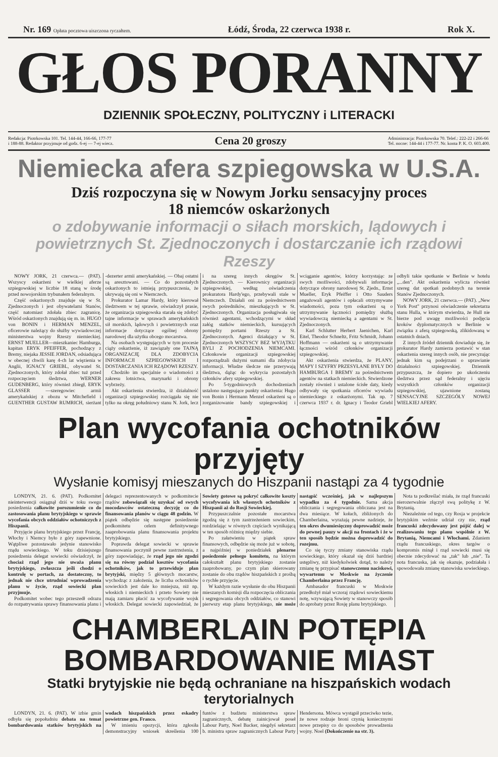Nr. 169 Opłata pocztowa uiszczona ryczałtem. Łódź, Środa, 22 czerwca 1938 r. Rok X.
GŁOS PORANNY
DZIENNIK SPOŁECZNY, POLITYCZNY i LITERACKI
Redakcja: Piotrkowska 101. Tel. 144-44, 166-66, 177-77
i 188-88. Redaktor przyjmuje od godz. 6-ej — 7-ej wiecz. Cena 20 groszy Administracja: Piotrkowska 70. Telef.: 222-22 i 266-66
Tel. nocne: 144-44 i 177-77. Nr. konta P. K. O. 603.400.
Niemiecka afera szpiegowska w U.S.A.
Dziś rozpoczyna się w Nowym Jorku sensacyjny proces
18 niemców oskarżonych
o zdobywanie informacji o siłach morskich, lądowych i powietrznych St. Zjednoczonych i dostarczanie ich rządowi Rzeszy
NOWY JORK, 21 czerwca.— (PAT). Wszyscy oskarżeni w wielkiej aferze szpiegowskiej w liczbie 18 staną w środę przed nowojorskim trybunałem federalnym.
Część oskarżonych znajduje się w St. Zjednoczonych i jest obywatelami Stanów, część natomiast zdołała zbiec zagranicę. Wśród oskarżonych znajdują się m. in. HUGO von BONIN i HERMAN MENZEL, oficerowie należący do służby wywiadowczej ministerstwa wojny Rzeszy niemieckiej. ERNST MUELLER—mieszkaniec Hamburga, kapitan ERYK PFEIFFER, pochodzący z Bremy, niejaka JESSIE JORDAN, odsiadująca w obecnej chwili karę 4-ch lat więzienia w Anglii, IGNACY GRIEBL, obywatel St. Zjednoczonych, który zdołał zbiec tuż przed rozpoczęciem śledztwa, WERNER GUDENBERG, który również zbiegł, ERYK GLASSER —szeregowiec armii amerykańskiej z obozu w Mitchefield i GUENTHER GUSTAW RUMRICH, sierżant -dezerter armii amerykańskiej. — Obaj ostatni są aresztowani. — Co do pozostałych oskarżonych to istnieją przypuszczenia, że ukrywają się oni w Niemczech.
Prokurator Lamar Hardy, który kierował śledztwem w tej sprawie, oświadczył prasie, że organizacja szpiegowska starała się zdobyć tajne informacje w sprawach amerykańskich sił morskich, lądowych i powietrznych oraz informacje dotyczące ogólnej obrony narodowej dla użytku obcego mocarstwa.
Na osobach występujących w tym procesie ciąży oskarżenie, iż zawiązały one TAJNĄ ORGANIZACJĘ DLA ZDOBYCIA INFORMACJI SZPIEGOWSKICH I DOSTARCZANIA ICH RZĄDOWI RZESZY.
Chodziło im specjalnie o wiadomości z zakresu lotnictwa, marynarki i obrony wybrzeży.
Akt oskarżenia stwierdza, iż działalność organizacji szpiegowskiej rozciągała się nie tylko na okręg południowy stanu N. Jork, lecz i na szereg innych okręgów St. Zjednoczonych. — Kierownicy organizacji szpiegowskiej, według oświadczenia prokuratora Hardy'ego, przebywali stale w Niemczech. Działali oni za pośrednictwem swych pośredników, mieszkających w St. Zjednoczonych. Organizacja posługiwała się również agentami, wchodzącymi w skład załóg statków niemieckich, kursujących pomiędzy portami Rzeszy a St. Zjednoczonych. Agenci działający w St. Zjednoczonych WSZYSCY BEZ WYJĄTKU BYLI Z POCHODZENIA NIEMCAMI. Członkowie organizacji szpiegowskiej rozporządzali dużymi sumami dla zdobycia informacji. Władze śledcze nie przerywają śledztwa, dążąc do wykrycia pozostałych członków afery szpiegowskiej.
Po 5-tygodniowych dochodzeniach ustalono następujące punkty oskarżenia: Hugo von Bonin i Hermann Menzel oskarżeni są o zorganizowanie bandy szpiegowskiej i wciąganie agentów, którzy korzystając ze swych możliwości, zdobywali informacje dotyczące obrony narodowej St. Zjedn., Ernst Mueller, Eryk Pfeiffer i Otto Sauders angażowali agentów i opłacali otrzymywane wiadomości, poza tym oskarżeni są o utrzymywanie łączności pomiędzy służbą wywiadowczą niemiecką a agentami w St. Zjednoczonych.
Karl Schlutter Herbert Jaenichen, Karl Eitel, Theodor Schneltz, Fritz Schmidt, Johann Hoffmann — oskarżeni są o utrzymywanie łączności wśród członków organizacji szpiegowskiej.
Akt oskarżenia stwierdza, że PLANY, MAPY I SZYFRY PRZESYŁANE BYŁY DO HAMBURGA I BREMY za pośrednictwem agentów na statkach niemieckich. Stwierdzone zostały również i ustalone ścisłe daty, kiedy odbywały się spotkania oficerów wywiadu niemieckiego z oskarżonymi. Tak np. 7 czerwca 1937 r. dr. Ignacy i Teodor Griebl odbyli takie spotkanie w Berlinie w hotelu „...den". Akt oskarżenia wylicza również szereg dat spotkań podobnych na terenie Stanów Zjednoczonych.
NOWY JORK, 21 czerwca.— (PAT). „New York Post" przynosi oświadczenie sekretarza stanu Hulla, w którym stwierdza, że Hull nie bierze pod uwagę możliwości podjęcia kroków dyplomatycznych w Berlinie w związku z aferą szpiegowską, zlikidowaną w ostatnich dniach.
Z innych źródeł dziennik dowiaduje się, że prokurator Hardy zamierza postawić w stan oskarżenia szereg innych osób, nie precyzując jednak kim są podejrzani o uprawianie działalności szpiegowskiej. Dziennik przypuszcza, że dopiero po ukończeniu śledztwa przez sąd federalny i ujęciu wszystkich członków organizacji szpiegowskiej, ujawnione zostaną SENSACYJNE SZCZEGÓŁY NOWEJ WIELKIEJ AFERY.
Plan wycofania ochotników przyjęty
Wysłanie komisyj mieszanych do Hiszpanii nastąpi za 4 tygodnie
LONDYN, 21. 6. (PAT). Podkomitet nieinterwencji osiągnął dziś w toku swego posiedzenia całkowite porozumienie co do zastosowania planu brytyjskiego w sprawie wycofania obcych oddziałów ochotniczych z Hiszpanii.
Przyjęcie planu brytyjskiego przez Francję, Włochy i Niemcy było z góry zapewnione. Wątpliwe pozostawało jedynie stanowisko rządu sowieckiego. W toku dzisiejszego posiedzenia delegat sowiecki oświadczył, że chociaż rząd jego nie uważa planu brytyjskiego, zwłaszcza jeśli chodzi o kontrolę w portach, za dostateczny, to jednak nie chce utrudniać wprowadzenia planu w życie, rząd sowiecki plan przyjmuje.
Podkomitet wobec tego przeszedł odrazu do rozpatrywania sprawy finansowania planu i delegaci reprezentowanych w podkomitecie rządów zobowiązali się uzyskać od swych mocodawców ostateczną decyzję co do finansowania planów w ciągu 48 godzin. W piątek odbędzie się następne posiedzenie podkomitetu celem definitywnego zaaprobowania planu finansowania projektu brytyjskiego.
Poprawda delegat sowiecki w sprawie finansowania poczynił pewne zastrzeżenia, z góry zapowiadając, że rząd jego nie zgodzi się na równy podział kosztów wycofania ochotników, jak to przewiduje plan brytyjski, między 5 głównych mocarstw, wychodząc z założenia, że liczba ochotników sowieckich jest dale ko mniejsza, niż np. włoskich i niemieckich i przeto Sowiety nie mają zamiaru płacić za wycofywanie wojsk włoskich. Delegat sowiecki zapowiedział, że Sowiety gotowe są pokryć całkowite koszty wycofywania ich własnych ochotników z Hiszpanii aż do Rosji Sowieckiej.
Przypuszczalnie pozostałe mocarstwa zgodzą się z tym zastrzeżeniem sowieckim, rozdzielając w równych częściach wynikającą w ten sposób różnicę między siebie.
Po załatwieniu w piątek spraw finansowych, odbędzie się może już w sobotę, a najpóźniej w poniedziałek plenarne posiedzenie pełnego komitetu, na którym całokształt planu brytyjskiego zostanie zaaprobowany, po czym plan skierowany zostanie do obu rządów hiszpańskich z prośbą o rychłe przyjęcie.
W każdym razie wysłanie do obu Hiszpanii mieszanych komisji dla rozpoczęcia obliczania i segregowania obcych oddziałów, co stanowi pierwszy etap planu brytyjskiego, nie może nastąpić wcześniej, jak w najlepszym wypadku za 4 tygodnie. Sama akcja obliczania i segregowania obliczana jest na dwa miesiące. W kołach, zbliżonych do Chamberlaina, wyrażają pewne nadzieje, że ten okres dwumiesięczny doprowadzić może do pewnej pauzy w akcji na frontach i że w ten sposób będzie można doprowadzić do rozejmu.
Co się tyczy zmiany stanowiska rządu sowieckiego, który okazał się dziś bardziej ustępliwy, niż kiedykolwiek dotąd, to należy zmianę tę przypisać stanowczemu naciskowi, wywartemu w Moskwie na życzenie Chamberlaina przez Francję.
Ambasador francuski w Moskwie przedłożył miał wczoraj rządowi sowieckiemu notę, wzywającą Sowiety w stanowczy sposób do aprobaty przez Rosję planu brytyjskiego.
Nota ta podkreślać miała, że rząd francuski nierozerwalnie złączył swą politykę z W. Brytanią.
Niezależnie od tego, czy Rosja w projekcie brytyjskim weźmie udział czy nie, rząd francuski zdecydowany jest pójść dalej w realizowaniu tego planu wspólnie z W. Brytanią, Niemcami i Włochami. Zdaniem rządu francuskiego, okres targów o kompromis minął i rząd sowiecki musi się obecnie zdecydować na „tak" lub „nie". Ta nota francuska, jak się okazuje, podziałała i spowodowała zmianę stanowiska sowieckiego.
CHAMBERLAIN POTĘPIA BOMBARDOWANIE MIAST
Statki brytyjskie nie będą ochraniane na hiszpańskich wodach terytorialnych
LONDYN, 21. 6. (PAT). W izbie gmin odbyła się popołudniu debata na temat bombardowania statków brytyjskich na wodach hiszpańskich przez eskadry powietrzne gen. Franco.
W imieniu opozycji, która zgłosiła demonstracyjny wniosek skreślenia 100 funtów z budżetu ministerstwa spraw zagranicznych, debatę zainicjował poseł Labour Party, Noel Backer, niegdyś sekretarz b. ministra spraw zagranicznych Labour Party Hendersona. Mówca wystąpił przeciwko tezie, że nowe rodzaje broni czynią koniecznymi nowe przepisy co do sposobów prowadzenia wojny. Noel (Dokończenie na str. 3).